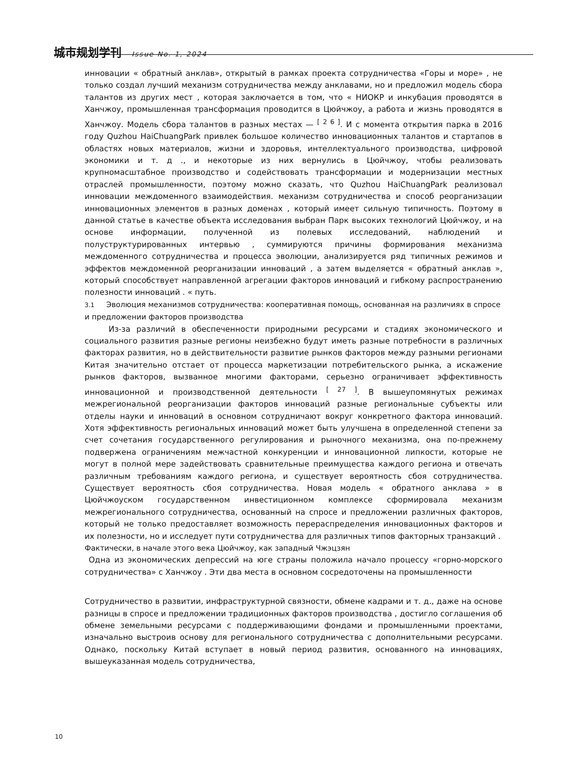城市规划学刊 Issue No. 1, 2024
инновации « обратный анклав», открытый в рамках проекта сотрудничества «Горы и море» , не только создал лучший механизм сотрудничества между анклавами, но и предложил модель сбора талантов из других мест , которая заключается в том, что « НИОКР и инкубация проводятся в Ханчжоу, промышленная трансформация проводится в Цюйчжоу, а работа и жизнь проводятся в Ханчжоу. Модель сбора талантов в разных местах — <sup>[ 2 6 ]</sup>. И с момента открытия парка в 2016 году Quzhou HaiChuangPark привлек большое количество инновационных талантов и стартапов в областях новых материалов, жизни и здоровья, интеллектуального производства, цифровой экономики и т. д ., и некоторые из них вернулись в Цюйчжоу, чтобы реализовать крупномасштабное производство и содействовать трансформации и модернизации местных отраслей промышленности, поэтому можно сказать, что Quzhou HaiChuangPark реализовал инновации междоменного взаимодействия. механизм сотрудничества и способ реорганизации инновационных элементов в разных доменах , который имеет сильную типичность. Поэтому в данной статье в качестве объекта исследования выбран Парк высоких технологий Цюйчжоу, и на основе информации, полученной из полевых исследований, наблюдений и полуструктурированных интервью , суммируются причины формирования механизма междоменного сотрудничества и процесса эволюции, анализируется ряд типичных режимов и эффектов междоменной реорганизации инноваций , а затем выделяется « обратный анклав », который способствует направленной агрегации факторов инноваций и гибкому распространению полезности инноваций . « путь.
3.1 Эволюция механизмов сотрудничества: кооперативная помощь, основанная на различиях в спросе и предложении факторов производства
Из-за различий в обеспеченности природными ресурсами и стадиях экономического и социального развития разные регионы неизбежно будут иметь разные потребности в различных факторах развития, но в действительности развитие рынков факторов между разными регионами Китая значительно отстает от процесса маркетизации потребительского рынка, а искажение рынков факторов, вызванное многими факторами, серьезно ограничивает эффективность инновационной и производственной деятельности <sup>[ 27 ]</sup>. В вышеупомянутых режимах межрегиональной реорганизации факторов инноваций разные региональные субъекты или отделы науки и инноваций в основном сотрудничают вокруг конкретного фактора инноваций. Хотя эффективность региональных инноваций может быть улучшена в определенной степени за счет сочетания государственного регулирования и рыночного механизма, она по-прежнему подвержена ограничениям межчастной конкуренции и инновационной липкости, которые не могут в полной мере задействовать сравнительные преимущества каждого региона и отвечать различным требованиям каждого региона, и существует вероятность сбоя сотрудничества. Существует вероятность сбоя сотрудничества. Новая модель « обратного анклава » в Цюйчжоуском государственном инвестиционном комплексе сформировала механизм межрегионального сотрудничества, основанный на спросе и предложении различных факторов, который не только предоставляет возможность перераспределения инновационных факторов и их полезности, но и исследует пути сотрудничества для различных типов факторных транзакций .
Фактически, в начале этого века Цюйчжоу, как западный Чжэцзян
Одна из экономических депрессий на юге страны положила начало процессу «горно-морского сотрудничества» с Ханчжоу . Эти два места в основном сосредоточены на промышленности
Сотрудничество в развитии, инфраструктурной связности, обмене кадрами и т. д., даже на основе разницы в спросе и предложении традиционных факторов производства , достигло соглашения об обмене земельными ресурсами с поддерживающими фондами и промышленными проектами, изначально выстроив основу для регионального сотрудничества с дополнительными ресурсами. Однако, поскольку Китай вступает в новый период развития, основанного на инновациях, вышеуказанная модель сотрудничества,
10